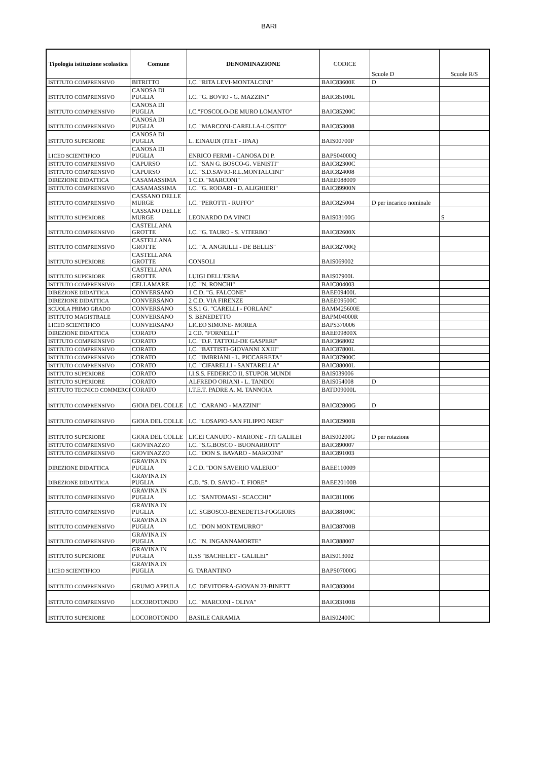BARI
| Tipologia istituzione scolastica | Comune | DENOMINAZIONE | CODICE | Scuole D | Scuole R/S |
| --- | --- | --- | --- | --- | --- |
| ISTITUTO COMPRENSIVO | BITRITTO | I.C. "RITA LEVI-MONTALCINI" | BAIC83600E | D | |
| ISTITUTO COMPRENSIVO | CANOSA DI PUGLIA | I.C. "G. BOVIO - G. MAZZINI" | BAIC85100L | | |
| ISTITUTO COMPRENSIVO | CANOSA DI PUGLIA | I.C."FOSCOLO-DE MURO LOMANTO" | BAIC85200C | | |
| ISTITUTO COMPRENSIVO | CANOSA DI PUGLIA | I.C. "MARCONI-CARELLA-LOSITO" | BAIC853008 | | |
| ISTITUTO SUPERIORE | CANOSA DI PUGLIA | L. EINAUDI (ITET - IPAA) | BAIS00700P | | |
| LICEO SCIENTIFICO | CANOSA DI PUGLIA | ENRICO FERMI - CANOSA DI P. | BAPS04000Q | | |
| ISTITUTO COMPRENSIVO | CAPURSO | I.C. "SAN G. BOSCO-G. VENISTI" | BAIC82300C | | |
| ISTITUTO COMPRENSIVO | CAPURSO | I.C. "S.D.SAVIO-R.L.MONTALCINI" | BAIC824008 | | |
| DIREZIONE DIDATTICA | CASAMASSIMA | 1 C.D. "MARCONI" | BAEE088009 | | |
| ISTITUTO COMPRENSIVO | CASAMASSIMA | I.C. "G. RODARI - D. ALIGHIERI" | BAIC89900N | | |
| ISTITUTO COMPRENSIVO | CASSANO DELLE MURGE | I.C. "PEROTTI - RUFFO" | BAIC825004 | D per incarico nominale | |
| ISTITUTO SUPERIORE | CASSANO DELLE MURGE | LEONARDO DA VINCI | BAIS03100G | | S |
| ISTITUTO COMPRENSIVO | CASTELLANA GROTTE | I.C. "G. TAURO - S. VITERBO" | BAIC82600X | | |
| ISTITUTO COMPRENSIVO | CASTELLANA GROTTE | I.C. "A. ANGIULLI - DE BELLIS" | BAIC82700Q | | |
| ISTITUTO SUPERIORE | CASTELLANA GROTTE | CONSOLI | BAIS069002 | | |
| ISTITUTO SUPERIORE | CASTELLANA GROTTE | LUIGI DELL'ERBA | BAIS07900L | | |
| ISTITUTO COMPRENSIVO | CELLAMARE | I.C. "N. RONCHI" | BAIC804003 | | |
| DIREZIONE DIDATTICA | CONVERSANO | 1 C.D. "G. FALCONE" | BAEE09400L | | |
| DIREZIONE DIDATTICA | CONVERSANO | 2 C.D. VIA FIRENZE | BAEE09500C | | |
| SCUOLA PRIMO GRADO | CONVERSANO | S.S.1 G. "CARELLI - FORLANI" | BAMM25600E | | |
| ISTITUTO MAGISTRALE | CONVERSANO | S. BENEDETTO | BAPM04000R | | |
| LICEO SCIENTIFICO | CONVERSANO | LICEO SIMONE- MOREA | BAPS370006 | | |
| DIREZIONE DIDATTICA | CORATO | 2 CD. "FORNELLI" | BAEE09800X | | |
| ISTITUTO COMPRENSIVO | CORATO | I.C. "D.F. TATTOLI-DE GASPERI" | BAIC868002 | | |
| ISTITUTO COMPRENSIVO | CORATO | I.C. "BATTISTI-GIOVANNI XXIII" | BAIC87800L | | |
| ISTITUTO COMPRENSIVO | CORATO | I.C. "IMBRIANI - L. PICCARRETA" | BAIC87900C | | |
| ISTITUTO COMPRENSIVO | CORATO | I.C. "CIFARELLI - SANTARELLA" | BAIC88000L | | |
| ISTITUTO SUPERIORE | CORATO | I.I.S.S. FEDERICO II, STUPOR MUNDI | BAIS039006 | | |
| ISTITUTO SUPERIORE | CORATO | ALFREDO ORIANI - L. TANDOI | BAIS054008 | D | |
| ISTITUTO TECNICO COMMERCI | CORATO | I.T.E.T. PADRE A. M. TANNOIA | BATD09000L | | |
| ISTITUTO COMPRENSIVO | GIOIA DEL COLLE | I.C. "CARANO - MAZZINI" | BAIC82800G | D | |
| ISTITUTO COMPRENSIVO | GIOIA DEL COLLE | I.C. "LOSAPIO-SAN FILIPPO NERI" | BAIC82900B | | |
| ISTITUTO SUPERIORE | GIOIA DEL COLLE | LICEI CANUDO - MARONE - ITI GALILEI | BAIS00200G | D per rotazione | |
| ISTITUTO COMPRENSIVO | GIOVINAZZO | I.C. "S.G.BOSCO - BUONARROTI" | BAIC890007 | | |
| ISTITUTO COMPRENSIVO | GIOVINAZZO | I.C. "DON S. BAVARO - MARCONI" | BAIC891003 | | |
| DIREZIONE DIDATTICA | GRAVINA IN PUGLIA | 2 C.D. "DON SAVERIO VALERIO" | BAEE110009 | | |
| DIREZIONE DIDATTICA | GRAVINA IN PUGLIA | C.D. "S. D. SAVIO - T. FIORE" | BAEE20100B | | |
| ISTITUTO COMPRENSIVO | GRAVINA IN PUGLIA | I.C. "SANTOMASI - SCACCHI" | BAIC811006 | | |
| ISTITUTO COMPRENSIVO | GRAVINA IN PUGLIA | I.C. SGBOSCO-BENEDET13-POGGIORS | BAIC88100C | | |
| ISTITUTO COMPRENSIVO | GRAVINA IN PUGLIA | I.C. "DON MONTEMURRO" | BAIC88700B | | |
| ISTITUTO COMPRENSIVO | GRAVINA IN PUGLIA | I.C. "N. INGANNAMORTE" | BAIC888007 | | |
| ISTITUTO SUPERIORE | GRAVINA IN PUGLIA | II.SS "BACHELET - GALILEI" | BAIS013002 | | |
| LICEO SCIENTIFICO | GRAVINA IN PUGLIA | G. TARANTINO | BAPS07000G | | |
| ISTITUTO COMPRENSIVO | GRUMO APPULA | I.C. DEVITOFRA-GIOVAN 23-BINETT | BAIC883004 | | |
| ISTITUTO COMPRENSIVO | LOCOROTONDO | I.C. "MARCONI - OLIVA" | BAIC83100B | | |
| ISTITUTO SUPERIORE | LOCOROTONDO | BASILE CARAMIA | BAIS02400C | | |